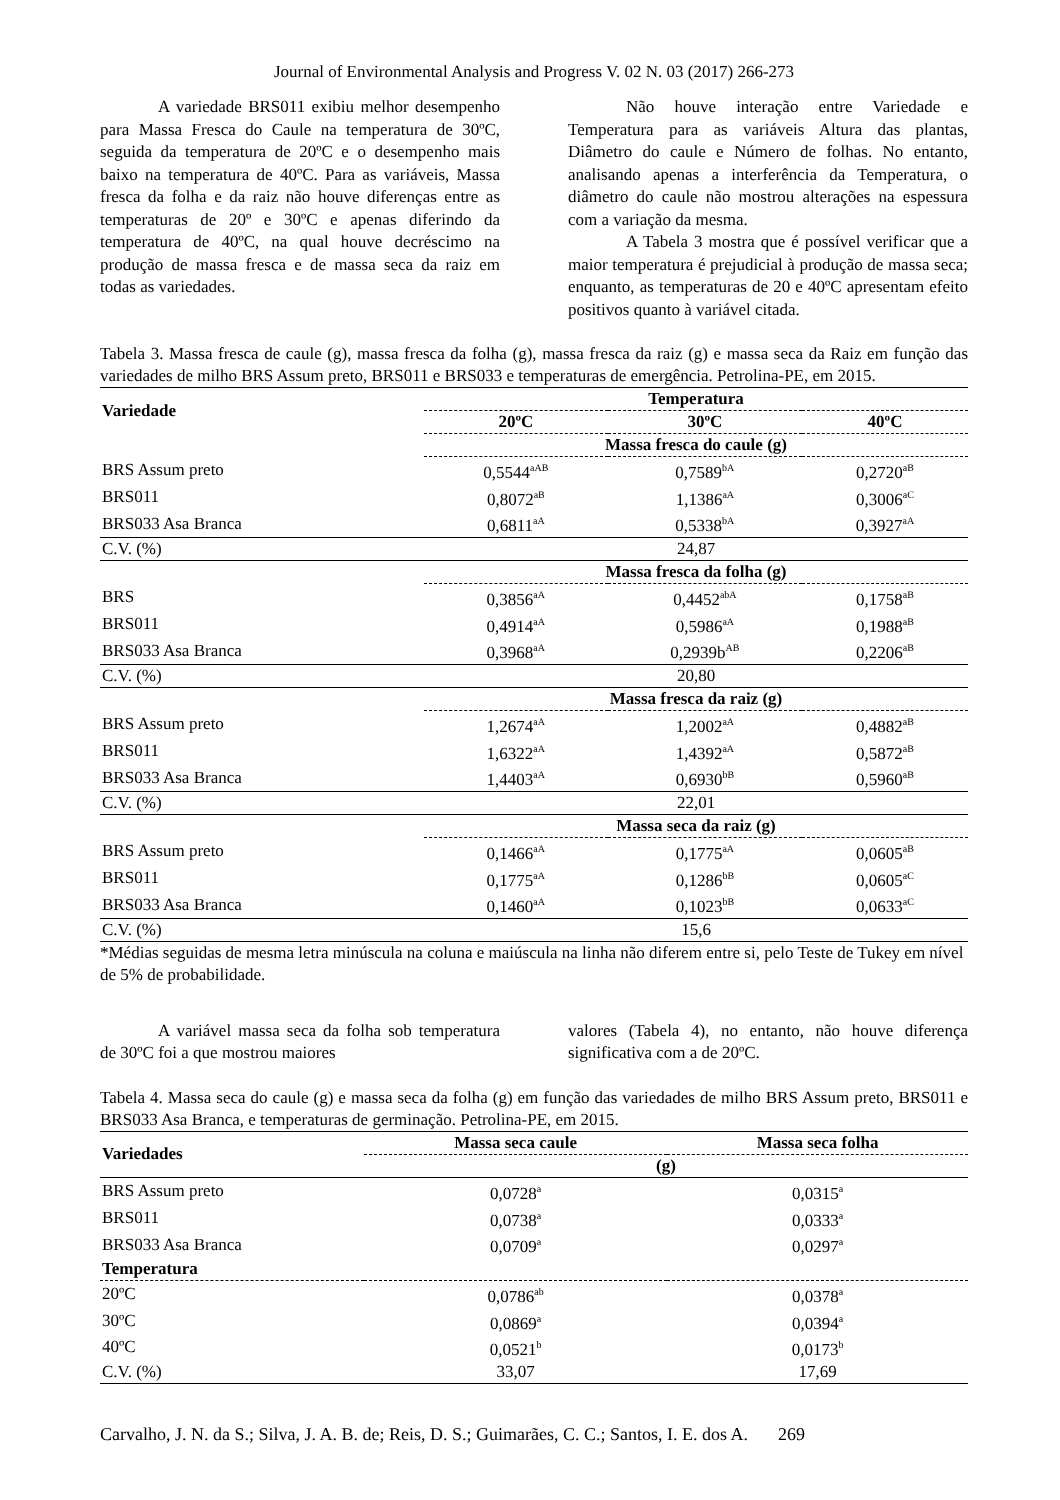Journal of Environmental Analysis and Progress V. 02 N. 03 (2017) 266-273
A variedade BRS011 exibiu melhor desempenho para Massa Fresca do Caule na temperatura de 30ºC, seguida da temperatura de 20ºC e o desempenho mais baixo na temperatura de 40ºC. Para as variáveis, Massa fresca da folha e da raiz não houve diferenças entre as temperaturas de 20º e 30ºC e apenas diferindo da temperatura de 40ºC, na qual houve decréscimo na produção de massa fresca e de massa seca da raiz em todas as variedades.
Não houve interação entre Variedade e Temperatura para as variáveis Altura das plantas, Diâmetro do caule e Número de folhas. No entanto, analisando apenas a interferência da Temperatura, o diâmetro do caule não mostrou alterações na espessura com a variação da mesma.
A Tabela 3 mostra que é possível verificar que a maior temperatura é prejudicial à produção de massa seca; enquanto, as temperaturas de 20 e 40ºC apresentam efeito positivos quanto à variável citada.
Tabela 3. Massa fresca de caule (g), massa fresca da folha (g), massa fresca da raiz (g) e massa seca da Raiz em função das variedades de milho BRS Assum preto, BRS011 e BRS033 e temperaturas de emergência. Petrolina-PE, em 2015.
| Variedade | Temperatura | | |
| --- | --- | --- | --- |
| | 20ºC | 30ºC | 40ºC |
| | Massa fresca do caule (g) | | |
| BRS Assum preto | 0,5544<sup>aAB</sup> | 0,7589<sup>bA</sup> | 0,2720<sup>aB</sup> |
| BRS011 | 0,8072<sup>aB</sup> | 1,1386<sup>aA</sup> | 0,3006<sup>aC</sup> |
| BRS033 Asa Branca | 0,6811<sup>aA</sup> | 0,5338<sup>bA</sup> | 0,3927<sup>aA</sup> |
| C.V. (%) | 24,87 | | |
| | Massa fresca da folha (g) | | |
| BRS | 0,3856<sup>aA</sup> | 0,4452<sup>abA</sup> | 0,1758<sup>aB</sup> |
| BRS011 | 0,4914<sup>aA</sup> | 0,5986<sup>aA</sup> | 0,1988<sup>aB</sup> |
| BRS033 Asa Branca | 0,3968<sup>aA</sup> | 0,2939b<sup>AB</sup> | 0,2206<sup>aB</sup> |
| C.V. (%) | 20,80 | | |
| | Massa fresca da raiz (g) | | |
| BRS Assum preto | 1,2674<sup>aA</sup> | 1,2002<sup>aA</sup> | 0,4882<sup>aB</sup> |
| BRS011 | 1,6322<sup>aA</sup> | 1,4392<sup>aA</sup> | 0,5872<sup>aB</sup> |
| BRS033 Asa Branca | 1,4403<sup>aA</sup> | 0,6930<sup>bB</sup> | 0,5960<sup>aB</sup> |
| C.V. (%) | 22,01 | | |
| | Massa seca da raiz (g) | | |
| BRS Assum preto | 0,1466<sup>aA</sup> | 0,1775<sup>aA</sup> | 0,0605<sup>aB</sup> |
| BRS011 | 0,1775<sup>aA</sup> | 0,1286<sup>bB</sup> | 0,0605<sup>aC</sup> |
| BRS033 Asa Branca | 0,1460<sup>aA</sup> | 0,1023<sup>bB</sup> | 0,0633<sup>aC</sup> |
| C.V. (%) | 15,6 | | |
*Médias seguidas de mesma letra minúscula na coluna e maiúscula na linha não diferem entre si, pelo Teste de Tukey em nível de 5% de probabilidade.
A variável massa seca da folha sob temperatura de 30ºC foi a que mostrou maiores
valores (Tabela 4), no entanto, não houve diferença significativa com a de 20ºC.
Tabela 4. Massa seca do caule (g) e massa seca da folha (g) em função das variedades de milho BRS Assum preto, BRS011 e BRS033 Asa Branca, e temperaturas de germinação. Petrolina-PE, em 2015.
| Variedades | Massa seca caule | Massa seca folha |
| --- | --- | --- |
| | (g) | |
| BRS Assum preto | 0,0728<sup>a</sup> | 0,0315<sup>a</sup> |
| BRS011 | 0,0738<sup>a</sup> | 0,0333<sup>a</sup> |
| BRS033 Asa Branca | 0,0709<sup>a</sup> | 0,0297<sup>a</sup> |
| Temperatura | | |
| 20ºC | 0,0786<sup>ab</sup> | 0,0378<sup>a</sup> |
| 30ºC | 0,0869<sup>a</sup> | 0,0394<sup>a</sup> |
| 40ºC | 0,0521<sup>b</sup> | 0,0173<sup>b</sup> |
| C.V. (%) | 33,07 | 17,69 |
Carvalho, J. N. da S.; Silva, J. A. B. de; Reis, D. S.; Guimarães, C. C.; Santos, I. E. dos A. 269